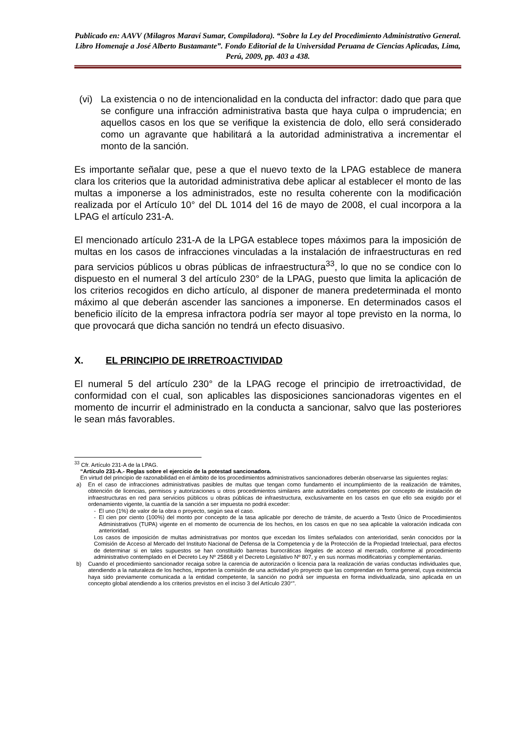Publicado en: AAVV (Milagros Maraví Sumar, Compiladora). “Sobre la Ley del Procedimiento Administrativo General. Libro Homenaje a José Alberto Bustamante”. Fondo Editorial de la Universidad Peruana de Ciencias Aplicadas, Lima, Perú, 2009, pp. 403 a 438.
(vi)
La existencia o no de intencionalidad en la conducta del infractor: dado que para que se configure una infracción administrativa basta que haya culpa o imprudencia; en aquellos casos en los que se verifique la existencia de dolo, ello será considerado como un agravante que habilitará a la autoridad administrativa a incrementar el monto de la sanción.
Es importante señalar que, pese a que el nuevo texto de la LPAG establece de manera clara los criterios que la autoridad administrativa debe aplicar al establecer el monto de las multas a imponerse a los administrados, este no resulta coherente con la modificación realizada por el Artículo 10° del DL 1014 del 16 de mayo de 2008, el cual incorpora a la LPAG el artículo 231-A.
El mencionado artículo 231-A de la LPGA establece topes máximos para la imposición de multas en los casos de infracciones vinculadas a la instalación de infraestructuras en red para servicios públicos u obras públicas de infraestructura<sup>33</sup>, lo que no se condice con lo dispuesto en el numeral 3 del artículo 230° de la LPAG, puesto que limita la aplicación de los criterios recogidos en dicho artículo, al disponer de manera predeterminada el monto máximo al que deberán ascender las sanciones a imponerse. En determinados casos el beneficio ilícito de la empresa infractora podría ser mayor al tope previsto en la norma, lo que provocará que dicha sanción no tendrá un efecto disuasivo.
X. EL PRINCIPIO DE IRRETROACTIVIDAD
El numeral 5 del artículo 230° de la LPAG recoge el principio de irretroactividad, de conformidad con el cual, son aplicables las disposiciones sancionadoras vigentes en el momento de incurrir el administrado en la conducta a sancionar, salvo que las posteriores le sean más favorables.
<sup>33</sup> Cfr. Artículo 231-A de la LPAG.
“Artículo 231-A.- Reglas sobre el ejercicio de la potestad sancionadora.
En virtud del principio de razonabilidad en el ámbito de los procedimientos administrativos sancionadores deberán observarse las siguientes reglas:
a) En el caso de infracciones administrativas pasibles de multas que tengan como fundamento el incumplimiento de la realización de trámites, obtención de licencias, permisos y autorizaciones u otros procedimientos similares ante autoridades competentes por concepto de instalación de infraestructuras en red para servicios públicos u obras públicas de infraestructura, exclusivamente en los casos en que ello sea exigido por el ordenamiento vigente, la cuantía de la sanción a ser impuesta no podrá exceder:
- El uno (1%) de valor de la obra o proyecto, según sea el caso.
- El cien por ciento (100%) del monto por concepto de la tasa aplicable por derecho de trámite, de acuerdo a Texto Único de Procedimientos Administrativos (TUPA) vigente en el momento de ocurrencia de los hechos, en los casos en que no sea aplicable la valoración indicada con anterioridad.
Los casos de imposición de multas administrativas por montos que excedan los límites señalados con anterioridad, serán conocidos por la Comisión de Acceso al Mercado del Instituto Nacional de Defensa de la Competencia y de la Protección de la Propiedad Intelectual, para efectos de determinar si en tales supuestos se han constituido barreras burocráticas ilegales de acceso al mercado, conforme al procedimiento administrativo contemplado en el Decreto Ley Nº 25868 y el Decreto Legislativo Nº 807, y en sus normas modificatorias y complementarias.
b) Cuando el procedimiento sancionador recaiga sobre la carencia de autorización o licencia para la realización de varias conductas individuales que, atendiendo a la naturaleza de los hechos, importen la comisión de una actividad y/o proyecto que las comprendan en forma general, cuya existencia haya sido previamente comunicada a la entidad competente, la sanción no podrá ser impuesta en forma individualizada, sino aplicada en un concepto global atendiendo a los criterios previstos en el inciso 3 del Artículo 230°”.